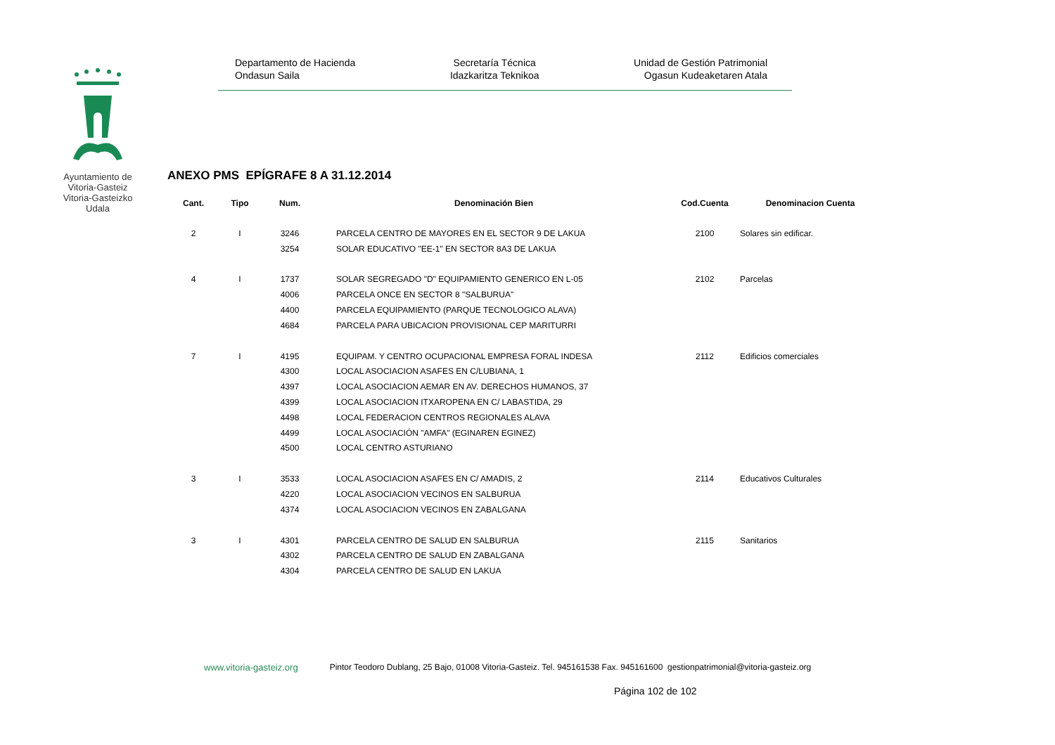Ayuntamiento de Vitoria-Gasteiz Vitoria-Gasteizko Udala
Departamento de Hacienda
Ondasun Saila
Secretaría Técnica
Idazkaritza Teknikoa
Unidad de Gestión Patrimonial
Ogasun Kudeaketaren Atala
ANEXO PMS EPÍGRAFE 8 A 31.12.2014
| Cant. | Tipo | Num. | Denominación Bien | Cod.Cuenta | Denominacion Cuenta |
| --- | --- | --- | --- | --- | --- |
| 2 | I | 3246 | PARCELA CENTRO DE MAYORES EN EL SECTOR 9 DE LAKUA | 2100 | Solares sin edificar. |
| | | 3254 | SOLAR EDUCATIVO "EE-1" EN SECTOR 8A3 DE LAKUA | | |
| 4 | I | 1737 | SOLAR SEGREGADO "D" EQUIPAMIENTO GENERICO EN L-05 | 2102 | Parcelas |
| | | 4006 | PARCELA ONCE EN SECTOR 8 "SALBURUA" | | |
| | | 4400 | PARCELA EQUIPAMIENTO (PARQUE TECNOLOGICO ALAVA) | | |
| | | 4684 | PARCELA PARA UBICACION PROVISIONAL CEP MARITURRI | | |
| 7 | I | 4195 | EQUIPAM. Y CENTRO OCUPACIONAL EMPRESA FORAL INDESA | 2112 | Edificios comerciales |
| | | 4300 | LOCAL ASOCIACION ASAFES EN C/LUBIANA, 1 | | |
| | | 4397 | LOCAL ASOCIACION AEMAR EN AV. DERECHOS HUMANOS, 37 | | |
| | | 4399 | LOCAL ASOCIACION ITXAROPENA EN C/ LABASTIDA, 29 | | |
| | | 4498 | LOCAL FEDERACION CENTROS REGIONALES ALAVA | | |
| | | 4499 | LOCAL ASOCIACIÓN "AMFA" (EGINAREN EGINEZ) | | |
| | | 4500 | LOCAL CENTRO ASTURIANO | | |
| 3 | I | 3533 | LOCAL ASOCIACION ASAFES EN C/ AMADIS, 2 | 2114 | Educativos Culturales |
| | | 4220 | LOCAL ASOCIACION VECINOS EN SALBURUA | | |
| | | 4374 | LOCAL ASOCIACION VECINOS EN ZABALGANA | | |
| 3 | I | 4301 | PARCELA CENTRO DE SALUD EN SALBURUA | 2115 | Sanitarios |
| | | 4302 | PARCELA CENTRO DE SALUD EN ZABALGANA | | |
| | | 4304 | PARCELA CENTRO DE SALUD EN LAKUA | | |
www.vitoria-gasteiz.org Pintor Teodoro Dublang, 25 Bajo, 01008 Vitoria-Gasteiz. Tel. 945161538 Fax. 945161600 gestionpatrimonial@vitoria-gasteiz.org
Página 102 de 102